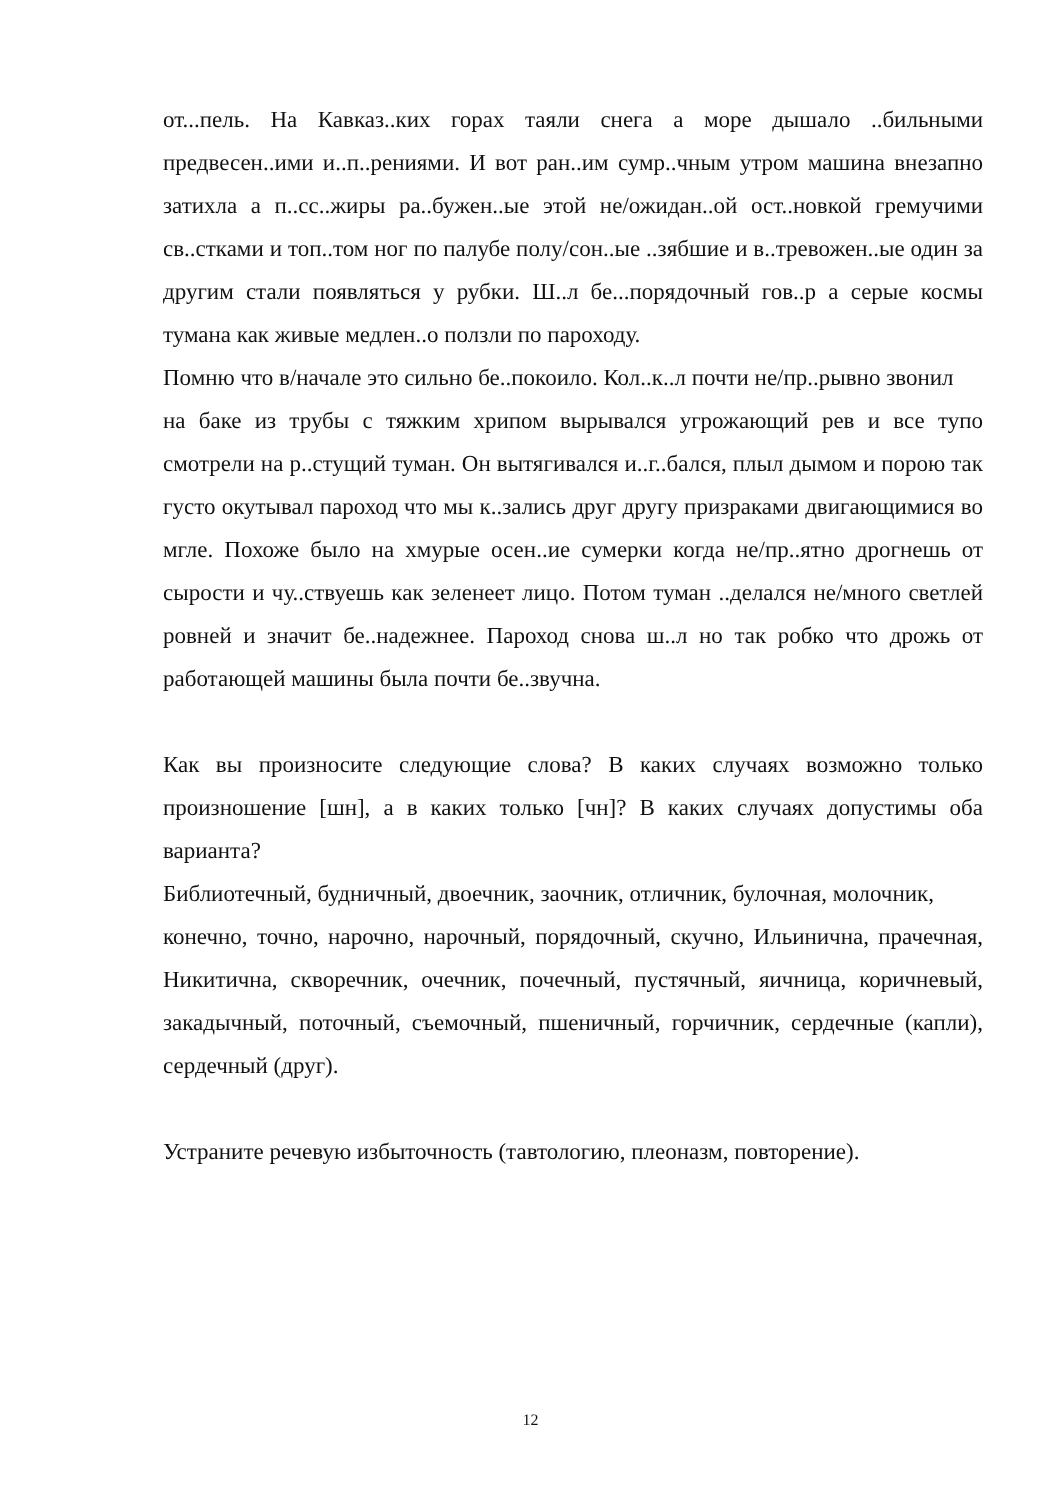от...пель. На Кавказ..ких горах таяли снега а море дышало ..бильными предвесен..ими и..п..рениями. И вот ран..им сумр..чным утром машина внезапно затихла а п..сс..жиры ра..бужен..ые этой не/ожидан..ой ост..новкой гремучими св..стками и топ..том ног по палубе полу/сон..ые ..зябшие и в..тревожен..ые один за другим стали появляться у рубки. Ш..л бе...порядочный гов..р а серые космы тумана как живые медлен..о ползли по пароходу.
Помню что в/начале это сильно бе..покоило. Кол..к..л почти не/пр..рывно звонил
на баке из трубы с тяжким хрипом вырывался угрожающий рев и все тупо смотрели на р..стущий туман. Он вытягивался и..г..бался, плыл дымом и порою так густо окутывал пароход что мы к..зались друг другу призраками двигающимися во мгле. Похоже было на хмурые осен..ие сумерки когда не/пр..ятно дрогнешь от сырости и чу..ствуешь как зеленеет лицо. Потом туман ..делался не/много светлей ровней и значит бе..надежнее. Пароход снова ш..л но так робко что дрожь от работающей машины была почти бе..звучна.
Как вы произносите следующие слова? В каких случаях возможно только произношение [шн], а в каких только [чн]? В каких случаях допустимы оба варианта?
Библиотечный, будничный, двоечник, заочник, отличник, булочная, молочник,
конечно, точно, нарочно, нарочный, порядочный, скучно, Ильинична, прачечная, Никитична, скворечник, очечник, почечный, пустячный, яичница, коричневый, закадычный, поточный, съемочный, пшеничный, горчичник, сердечные (капли), сердечный (друг).
Устраните речевую избыточность (тавтологию, плеоназм, повторение).
12